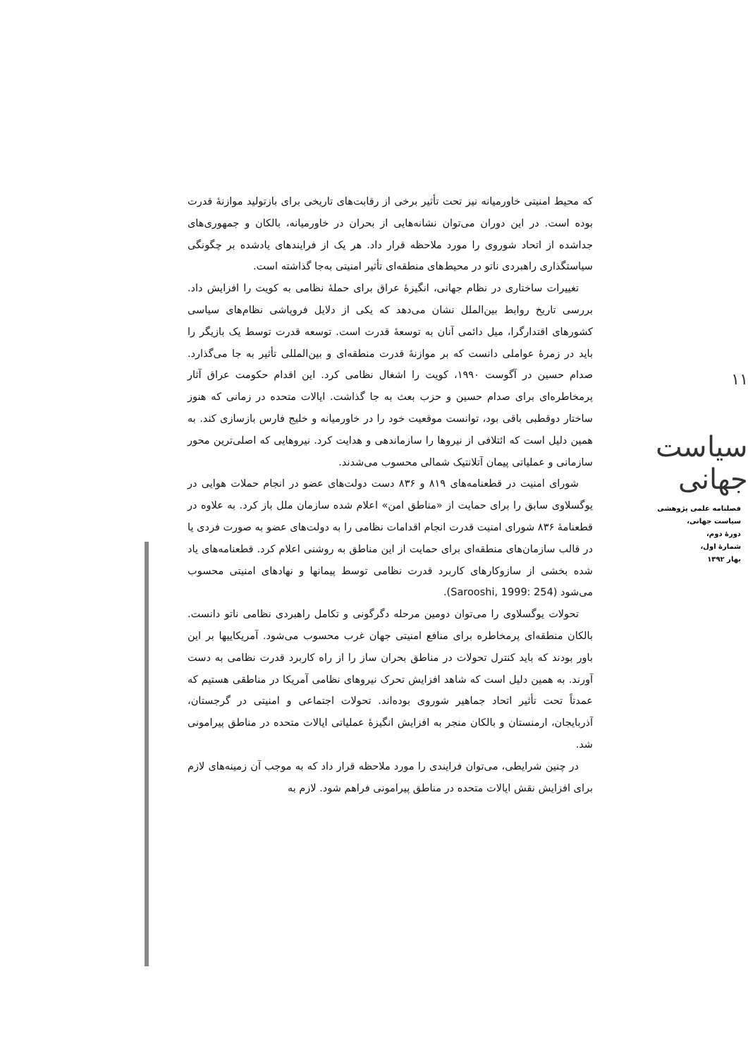۱۱
سیاست جهانی
فصلنامه علمی پژوهشی
سیاست جهانی،
دورۀ دوم،
شمارۀ اول،
بهار ۱۳۹۲
که محیط امنیتی خاورمیانه نیز تحت تأثیر برخی از رقابت‌های تاریخی برای بازتولید موازنۀ قدرت بوده است. در این دوران می‌توان نشانه‌هایی از بحران در خاورمیانه، بالکان و جمهوری‌های جداشده از اتحاد شوروی را مورد ملاحظه قرار داد. هر یک از فرایندهای یادشده بر چگونگی سیاستگذاری راهبردی ناتو در محیط‌های منطقه‌ای تأثیر امنیتی به‌جا گذاشته است.
تغییرات ساختاری در نظام جهانی، انگیزۀ عراق برای حملۀ نظامی به کویت را افزایش داد. بررسی تاریخ روابط بین‌الملل نشان می‌دهد که یکی از دلایل فروپاشی نظام‌های سیاسی کشورهای اقتدارگرا، میل دائمی آنان به توسعۀ قدرت است. توسعه قدرت توسط یک بازیگر را باید در زمرۀ عواملی دانست که بر موازنۀ قدرت منطقه‌ای و بین‌المللی تأثیر به جا می‌گذارد. صدام حسین در آگوست ۱۹۹۰، کویت را اشغال نظامی کرد. این اقدام حکومت عراق آثار پرمخاطره‌ای برای صدام حسین و حزب بعث به جا گذاشت. ایالات متحده در زمانی که هنوز ساختار دوقطبی باقی بود، توانست موقعیت خود را در خاورمیانه و خلیج فارس بازسازی کند. به همین دلیل است که ائتلافی از نیروها را سازماندهی و هدایت کرد. نیروهایی که اصلی‌ترین محور سازمانی و عملیاتی پیمان آتلانتیک شمالی محسوب می‌شدند.
شورای امنیت در قطعنامه‌های ۸۱۹ و ۸۳۶ دست دولت‌های عضو در انجام حملات هوایی در یوگسلاوی سابق را برای حمایت از «مناطق امن» اعلام شده سازمان ملل باز کرد. به علاوه در قطعنامۀ ۸۳۶ شورای امنیت قدرت انجام اقدامات نظامی را به دولت‌های عضو به صورت فردی یا در قالب سازمان‌های منطقه‌ای برای حمایت از این مناطق به روشنی اعلام کرد. قطعنامه‌های یاد شده بخشی از سازوکارهای کاربرد قدرت نظامی توسط پیمانها و نهادهای امنیتی محسوب می‌شود (Sarooshi, 1999: 254).
تحولات یوگسلاوی را می‌توان دومین مرحله دگرگونی و تکامل راهبردی نظامی ناتو دانست. بالکان منطقه‌ای پرمخاطره برای منافع امنیتی جهان غرب محسوب می‌شود. آمریکاییها بر این باور بودند که باید کنترل تحولات در مناطق بحران ساز را از راه کاربرد قدرت نظامی به دست آورند. به همین دلیل است که شاهد افزایش تحرک نیروهای نظامی آمریکا در مناطقی هستیم که عمدتاً تحت تأثیر اتحاد جماهیر شوروی بوده‌اند. تحولات اجتماعی و امنیتی در گرجستان، آذربایجان، ارمنستان و بالکان منجر به افزایش انگیزۀ عملیاتی ایالات متحده در مناطق پیرامونی شد.
در چنین شرایطی، می‌توان فرایندی را مورد ملاحظه قرار داد که به موجب آن زمینه‌های لازم برای افزایش نقش ایالات متحده در مناطق پیرامونی فراهم شود. لازم به